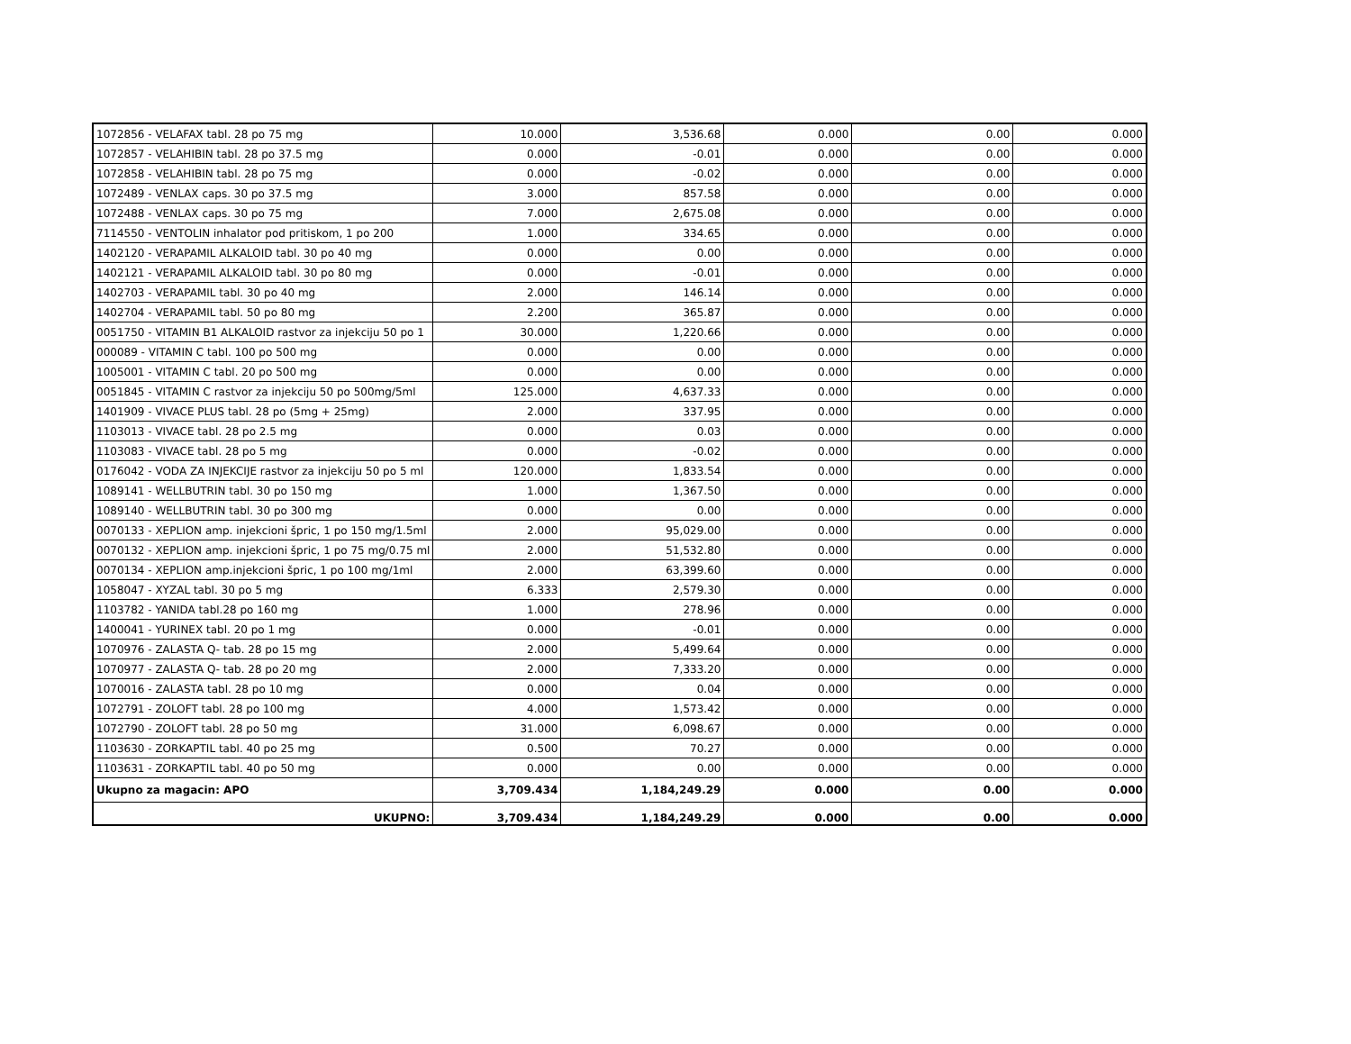| 1072856 - VELAFAX tabl. 28 po 75 mg | 10.000 | 3,536.68 | 0.000 | 0.00 | 0.000 |
| 1072857 - VELAHIBIN tabl. 28 po 37.5 mg | 0.000 | -0.01 | 0.000 | 0.00 | 0.000 |
| 1072858 - VELAHIBIN tabl. 28 po 75 mg | 0.000 | -0.02 | 0.000 | 0.00 | 0.000 |
| 1072489 - VENLAX caps. 30 po 37.5 mg | 3.000 | 857.58 | 0.000 | 0.00 | 0.000 |
| 1072488 - VENLAX caps. 30 po 75 mg | 7.000 | 2,675.08 | 0.000 | 0.00 | 0.000 |
| 7114550 - VENTOLIN inhalator pod pritiskom, 1 po 200 | 1.000 | 334.65 | 0.000 | 0.00 | 0.000 |
| 1402120 - VERAPAMIL ALKALOID tabl. 30 po 40 mg | 0.000 | 0.00 | 0.000 | 0.00 | 0.000 |
| 1402121 - VERAPAMIL ALKALOID tabl. 30 po 80 mg | 0.000 | -0.01 | 0.000 | 0.00 | 0.000 |
| 1402703 - VERAPAMIL tabl. 30 po 40 mg | 2.000 | 146.14 | 0.000 | 0.00 | 0.000 |
| 1402704 - VERAPAMIL tabl. 50 po 80 mg | 2.200 | 365.87 | 0.000 | 0.00 | 0.000 |
| 0051750 - VITAMIN B1 ALKALOID rastvor za injekciju 50 po 1 | 30.000 | 1,220.66 | 0.000 | 0.00 | 0.000 |
| 000089 - VITAMIN C tabl. 100 po 500 mg | 0.000 | 0.00 | 0.000 | 0.00 | 0.000 |
| 1005001 - VITAMIN C tabl. 20 po 500 mg | 0.000 | 0.00 | 0.000 | 0.00 | 0.000 |
| 0051845 - VITAMIN C rastvor za injekciju 50 po 500mg/5ml | 125.000 | 4,637.33 | 0.000 | 0.00 | 0.000 |
| 1401909 - VIVACE PLUS tabl. 28 po (5mg + 25mg) | 2.000 | 337.95 | 0.000 | 0.00 | 0.000 |
| 1103013 - VIVACE tabl. 28 po 2.5 mg | 0.000 | 0.03 | 0.000 | 0.00 | 0.000 |
| 1103083 - VIVACE tabl. 28 po 5 mg | 0.000 | -0.02 | 0.000 | 0.00 | 0.000 |
| 0176042 - VODA ZA INJEKCIJE rastvor za injekciju 50 po 5 ml | 120.000 | 1,833.54 | 0.000 | 0.00 | 0.000 |
| 1089141 - WELLBUTRIN tabl. 30 po 150 mg | 1.000 | 1,367.50 | 0.000 | 0.00 | 0.000 |
| 1089140 - WELLBUTRIN tabl. 30 po 300 mg | 0.000 | 0.00 | 0.000 | 0.00 | 0.000 |
| 0070133 - XEPLION amp. injekcioni špric, 1 po 150 mg/1.5ml | 2.000 | 95,029.00 | 0.000 | 0.00 | 0.000 |
| 0070132 - XEPLION amp. injekcioni špric, 1 po 75 mg/0.75 ml | 2.000 | 51,532.80 | 0.000 | 0.00 | 0.000 |
| 0070134 - XEPLION amp.injekcioni špric, 1 po 100 mg/1ml | 2.000 | 63,399.60 | 0.000 | 0.00 | 0.000 |
| 1058047 - XYZAL tabl. 30 po 5 mg | 6.333 | 2,579.30 | 0.000 | 0.00 | 0.000 |
| 1103782 - YANIDA tabl.28 po 160 mg | 1.000 | 278.96 | 0.000 | 0.00 | 0.000 |
| 1400041 - YURINEX tabl. 20 po 1 mg | 0.000 | -0.01 | 0.000 | 0.00 | 0.000 |
| 1070976 - ZALASTA Q- tab. 28 po 15 mg | 2.000 | 5,499.64 | 0.000 | 0.00 | 0.000 |
| 1070977 - ZALASTA Q- tab. 28 po 20 mg | 2.000 | 7,333.20 | 0.000 | 0.00 | 0.000 |
| 1070016 - ZALASTA tabl. 28 po 10 mg | 0.000 | 0.04 | 0.000 | 0.00 | 0.000 |
| 1072791 - ZOLOFT tabl. 28 po 100 mg | 4.000 | 1,573.42 | 0.000 | 0.00 | 0.000 |
| 1072790 - ZOLOFT tabl. 28 po 50 mg | 31.000 | 6,098.67 | 0.000 | 0.00 | 0.000 |
| 1103630 - ZORKAPTIL tabl. 40 po 25 mg | 0.500 | 70.27 | 0.000 | 0.00 | 0.000 |
| 1103631 - ZORKAPTIL tabl. 40 po 50 mg | 0.000 | 0.00 | 0.000 | 0.00 | 0.000 |
| Ukupno za magacin: APO | 3,709.434 | 1,184,249.29 | 0.000 | 0.00 | 0.000 |
| UKUPNO: | 3,709.434 | 1,184,249.29 | 0.000 | 0.00 | 0.000 |